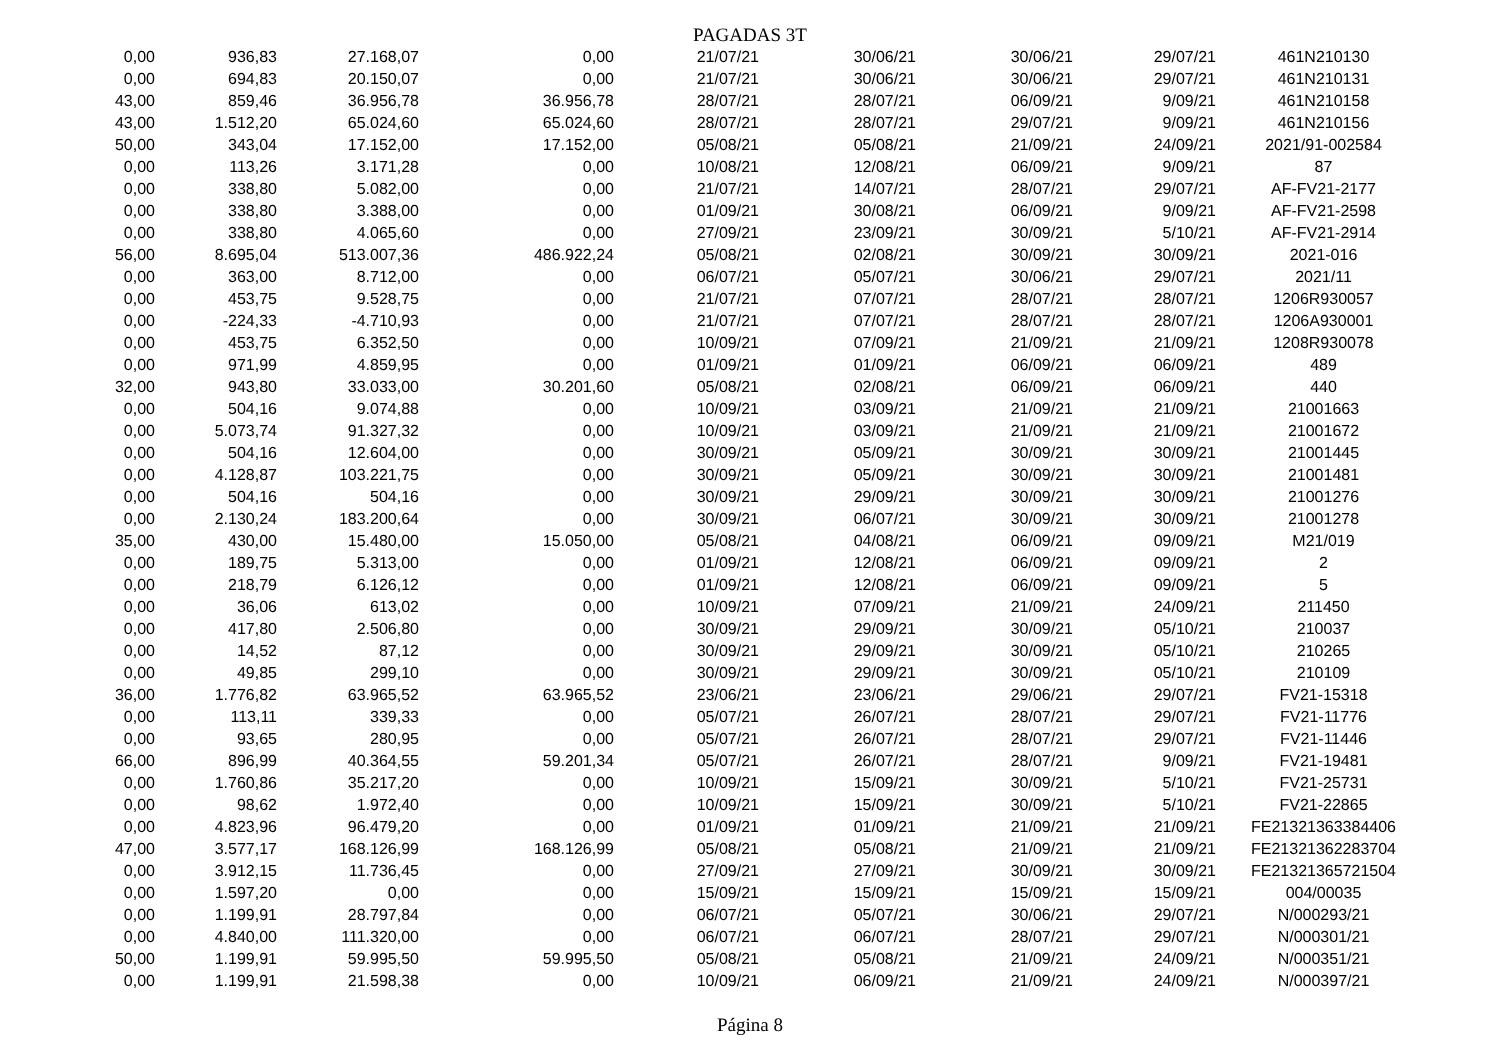PAGADAS 3T
| 0,00 | 936,83 | 27.168,07 | 0,00 | 21/07/21 | 30/06/21 | 30/06/21 | 29/07/21 | 461N210130 |
| 0,00 | 694,83 | 20.150,07 | 0,00 | 21/07/21 | 30/06/21 | 30/06/21 | 29/07/21 | 461N210131 |
| 43,00 | 859,46 | 36.956,78 | 36.956,78 | 28/07/21 | 28/07/21 | 06/09/21 | 9/09/21 | 461N210158 |
| 43,00 | 1.512,20 | 65.024,60 | 65.024,60 | 28/07/21 | 28/07/21 | 29/07/21 | 9/09/21 | 461N210156 |
| 50,00 | 343,04 | 17.152,00 | 17.152,00 | 05/08/21 | 05/08/21 | 21/09/21 | 24/09/21 | 2021/91-002584 |
| 0,00 | 113,26 | 3.171,28 | 0,00 | 10/08/21 | 12/08/21 | 06/09/21 | 9/09/21 | 87 |
| 0,00 | 338,80 | 5.082,00 | 0,00 | 21/07/21 | 14/07/21 | 28/07/21 | 29/07/21 | AF-FV21-2177 |
| 0,00 | 338,80 | 3.388,00 | 0,00 | 01/09/21 | 30/08/21 | 06/09/21 | 9/09/21 | AF-FV21-2598 |
| 0,00 | 338,80 | 4.065,60 | 0,00 | 27/09/21 | 23/09/21 | 30/09/21 | 5/10/21 | AF-FV21-2914 |
| 56,00 | 8.695,04 | 513.007,36 | 486.922,24 | 05/08/21 | 02/08/21 | 30/09/21 | 30/09/21 | 2021-016 |
| 0,00 | 363,00 | 8.712,00 | 0,00 | 06/07/21 | 05/07/21 | 30/06/21 | 29/07/21 | 2021/11 |
| 0,00 | 453,75 | 9.528,75 | 0,00 | 21/07/21 | 07/07/21 | 28/07/21 | 28/07/21 | 1206R930057 |
| 0,00 | -224,33 | -4.710,93 | 0,00 | 21/07/21 | 07/07/21 | 28/07/21 | 28/07/21 | 1206A930001 |
| 0,00 | 453,75 | 6.352,50 | 0,00 | 10/09/21 | 07/09/21 | 21/09/21 | 21/09/21 | 1208R930078 |
| 0,00 | 971,99 | 4.859,95 | 0,00 | 01/09/21 | 01/09/21 | 06/09/21 | 06/09/21 | 489 |
| 32,00 | 943,80 | 33.033,00 | 30.201,60 | 05/08/21 | 02/08/21 | 06/09/21 | 06/09/21 | 440 |
| 0,00 | 504,16 | 9.074,88 | 0,00 | 10/09/21 | 03/09/21 | 21/09/21 | 21/09/21 | 21001663 |
| 0,00 | 5.073,74 | 91.327,32 | 0,00 | 10/09/21 | 03/09/21 | 21/09/21 | 21/09/21 | 21001672 |
| 0,00 | 504,16 | 12.604,00 | 0,00 | 30/09/21 | 05/09/21 | 30/09/21 | 30/09/21 | 21001445 |
| 0,00 | 4.128,87 | 103.221,75 | 0,00 | 30/09/21 | 05/09/21 | 30/09/21 | 30/09/21 | 21001481 |
| 0,00 | 504,16 | 504,16 | 0,00 | 30/09/21 | 29/09/21 | 30/09/21 | 30/09/21 | 21001276 |
| 0,00 | 2.130,24 | 183.200,64 | 0,00 | 30/09/21 | 06/07/21 | 30/09/21 | 30/09/21 | 21001278 |
| 35,00 | 430,00 | 15.480,00 | 15.050,00 | 05/08/21 | 04/08/21 | 06/09/21 | 09/09/21 | M21/019 |
| 0,00 | 189,75 | 5.313,00 | 0,00 | 01/09/21 | 12/08/21 | 06/09/21 | 09/09/21 | 2 |
| 0,00 | 218,79 | 6.126,12 | 0,00 | 01/09/21 | 12/08/21 | 06/09/21 | 09/09/21 | 5 |
| 0,00 | 36,06 | 613,02 | 0,00 | 10/09/21 | 07/09/21 | 21/09/21 | 24/09/21 | 211450 |
| 0,00 | 417,80 | 2.506,80 | 0,00 | 30/09/21 | 29/09/21 | 30/09/21 | 05/10/21 | 210037 |
| 0,00 | 14,52 | 87,12 | 0,00 | 30/09/21 | 29/09/21 | 30/09/21 | 05/10/21 | 210265 |
| 0,00 | 49,85 | 299,10 | 0,00 | 30/09/21 | 29/09/21 | 30/09/21 | 05/10/21 | 210109 |
| 36,00 | 1.776,82 | 63.965,52 | 63.965,52 | 23/06/21 | 23/06/21 | 29/06/21 | 29/07/21 | FV21-15318 |
| 0,00 | 113,11 | 339,33 | 0,00 | 05/07/21 | 26/07/21 | 28/07/21 | 29/07/21 | FV21-11776 |
| 0,00 | 93,65 | 280,95 | 0,00 | 05/07/21 | 26/07/21 | 28/07/21 | 29/07/21 | FV21-11446 |
| 66,00 | 896,99 | 40.364,55 | 59.201,34 | 05/07/21 | 26/07/21 | 28/07/21 | 9/09/21 | FV21-19481 |
| 0,00 | 1.760,86 | 35.217,20 | 0,00 | 10/09/21 | 15/09/21 | 30/09/21 | 5/10/21 | FV21-25731 |
| 0,00 | 98,62 | 1.972,40 | 0,00 | 10/09/21 | 15/09/21 | 30/09/21 | 5/10/21 | FV21-22865 |
| 0,00 | 4.823,96 | 96.479,20 | 0,00 | 01/09/21 | 01/09/21 | 21/09/21 | 21/09/21 | FE21321363384406 |
| 47,00 | 3.577,17 | 168.126,99 | 168.126,99 | 05/08/21 | 05/08/21 | 21/09/21 | 21/09/21 | FE21321362283704 |
| 0,00 | 3.912,15 | 11.736,45 | 0,00 | 27/09/21 | 27/09/21 | 30/09/21 | 30/09/21 | FE21321365721504 |
| 0,00 | 1.597,20 | 0,00 | 0,00 | 15/09/21 | 15/09/21 | 15/09/21 | 15/09/21 | 004/00035 |
| 0,00 | 1.199,91 | 28.797,84 | 0,00 | 06/07/21 | 05/07/21 | 30/06/21 | 29/07/21 | N/000293/21 |
| 0,00 | 4.840,00 | 111.320,00 | 0,00 | 06/07/21 | 06/07/21 | 28/07/21 | 29/07/21 | N/000301/21 |
| 50,00 | 1.199,91 | 59.995,50 | 59.995,50 | 05/08/21 | 05/08/21 | 21/09/21 | 24/09/21 | N/000351/21 |
| 0,00 | 1.199,91 | 21.598,38 | 0,00 | 10/09/21 | 06/09/21 | 21/09/21 | 24/09/21 | N/000397/21 |
Página 8